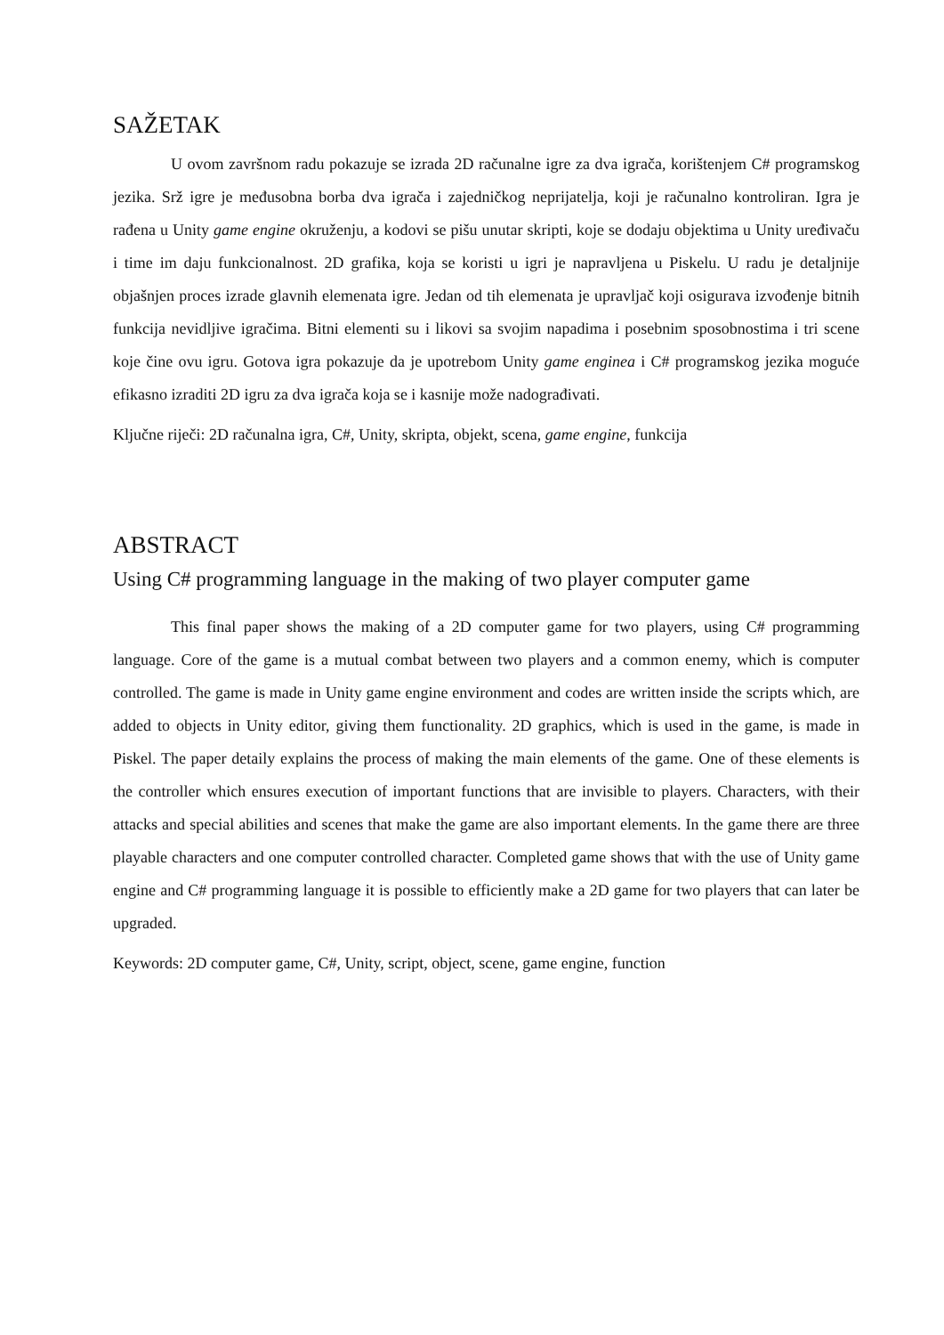SAŽETAK
U ovom završnom radu pokazuje se izrada 2D računalne igre za dva igrača, korištenjem C# programskog jezika. Srž igre je međusobna borba dva igrača i zajedničkog neprijatelja, koji je računalno kontroliran. Igra je rađena u Unity game engine okruženju, a kodovi se pišu unutar skripti, koje se dodaju objektima u Unity uređivaču i time im daju funkcionalnost. 2D grafika, koja se koristi u igri je napravljena u Piskelu. U radu je detaljnije objašnjen proces izrade glavnih elemenata igre. Jedan od tih elemenata je upravljač koji osigurava izvođenje bitnih funkcija nevidljive igračima. Bitni elementi su i likovi sa svojim napadima i posebnim sposobnostima i tri scene koje čine ovu igru. Gotova igra pokazuje da je upotrebom Unity game enginea i C# programskog jezika moguće efikasno izraditi 2D igru za dva igrača koja se i kasnije može nadograđivati.
Ključne riječi: 2D računalna igra, C#, Unity, skripta, objekt, scena, game engine, funkcija
ABSTRACT
Using C# programming language in the making of two player computer game
This final paper shows the making of a 2D computer game for two players, using C# programming language. Core of the game is a mutual combat between two players and a common enemy, which is computer controlled. The game is made in Unity game engine environment and codes are written inside the scripts which, are added to objects in Unity editor, giving them functionality. 2D graphics, which is used in the game, is made in Piskel. The paper detaily explains the process of making the main elements of the game. One of these elements is the controller which ensures execution of important functions that are invisible to players. Characters, with their attacks and special abilities and scenes that make the game are also important elements. In the game there are three playable characters and one computer controlled character. Completed game shows that with the use of Unity game engine and C# programming language it is possible to efficiently make a 2D game for two players that can later be upgraded.
Keywords: 2D computer game, C#, Unity, script, object, scene, game engine, function